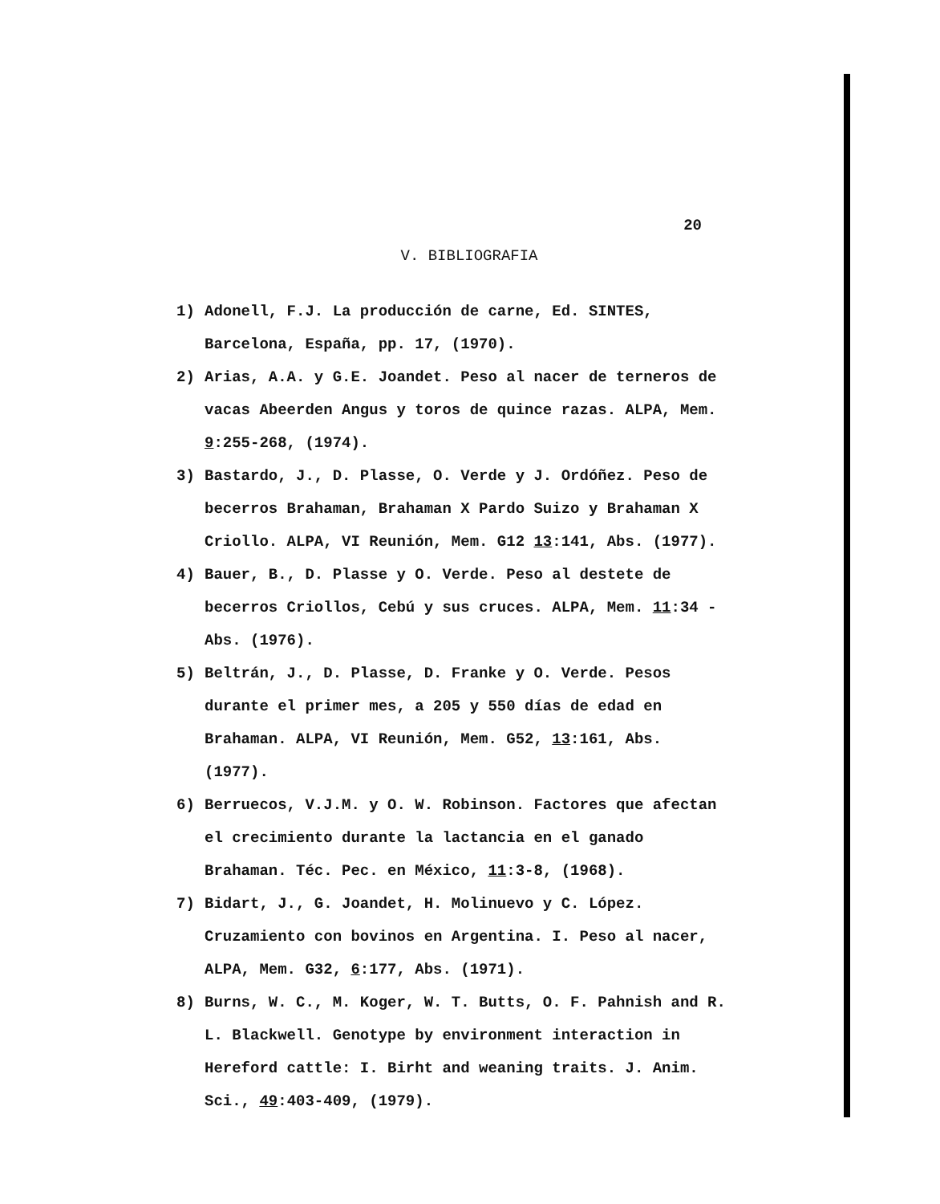20
V. BIBLIOGRAFIA
1) Adonell, F.J. La producción de carne, Ed. SINTES, Barcelona, España, pp. 17, (1970).
2) Arias, A.A. y G.E. Joandet. Peso al nacer de terneros de vacas Abeerden Angus y toros de quince razas. ALPA, Mem. 9:255-268, (1974).
3) Bastardo, J., D. Plasse, O. Verde y J. Ordóñez. Peso de becerros Brahaman, Brahaman X Pardo Suizo y Brahaman X Criollo. ALPA, VI Reunión, Mem. G12 13:141, Abs. (1977).
4) Bauer, B., D. Plasse y O. Verde. Peso al destete de becerros Criollos, Cebú y sus cruces. ALPA, Mem. 11:34 - Abs. (1976).
5) Beltrán, J., D. Plasse, D. Franke y O. Verde. Pesos durante el primer mes, a 205 y 550 días de edad en Brahaman. ALPA, VI Reunión, Mem. G52, 13:161, Abs. (1977).
6) Berruecos, V.J.M. y O. W. Robinson. Factores que afectan el crecimiento durante la lactancia en el ganado Brahaman. Téc. Pec. en México, 11:3-8, (1968).
7) Bidart, J., G. Joandet, H. Molinuevo y C. López. Cruzamiento con bovinos en Argentina. I. Peso al nacer, ALPA, Mem. G32, 6:177, Abs. (1971).
8) Burns, W. C., M. Koger, W. T. Butts, O. F. Pahnish and R. L. Blackwell. Genotype by environment interaction in Hereford cattle: I. Birht and weaning traits. J. Anim. Sci., 49:403-409, (1979).